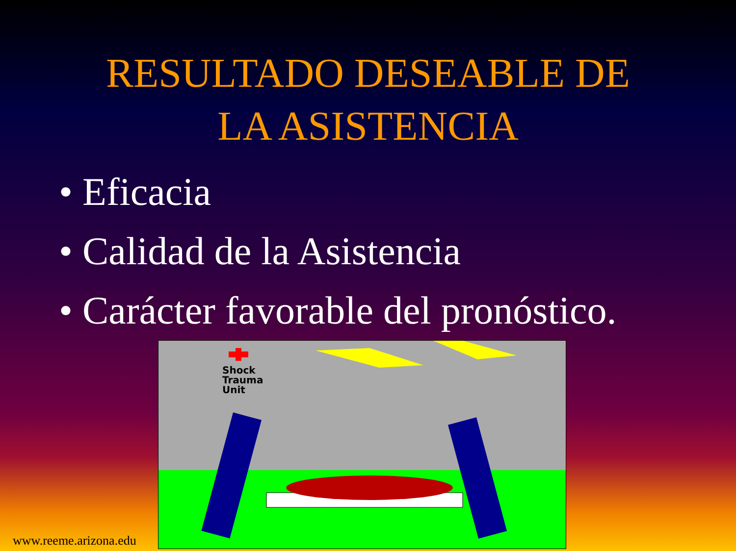RESULTADO DESEABLE DE
LA ASISTENCIA
• Eficacia
• Calidad de la Asistencia
• Carácter favorable del pronóstico.
Shock
Trauma
Unit
www.reeme.arizona.edu